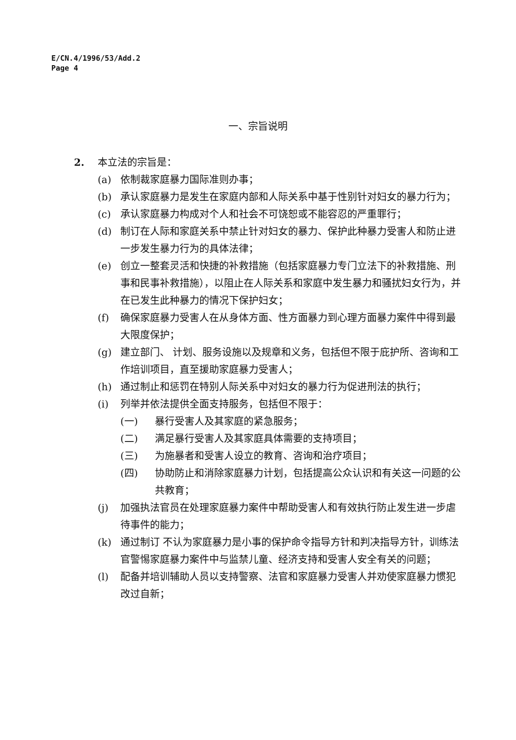E/CN.4/1996/53/Add.2
Page 4
一、宗旨说明
2. 本立法的宗旨是：
(a) 依制裁家庭暴力国际准则办事；
(b) 承认家庭暴力是发生在家庭内部和人际关系中基于性别针对妇女的暴力行为；
(c) 承认家庭暴力构成对个人和社会不可饶恕或不能容忍的严重罪行；
(d) 制订在人际和家庭关系中禁止针对妇女的暴力、保护此种暴力受害人和防止进一步发生暴力行为的具体法律；
(e) 创立一整套灵活和快捷的补救措施（包括家庭暴力专门立法下的补救措施、刑事和民事补救措施），以阻止在人际关系和家庭中发生暴力和骚扰妇女行为，并在已发生此种暴力的情况下保护妇女；
(f) 确保家庭暴力受害人在从身体方面、性方面暴力到心理方面暴力案件中得到最大限度保护；
(g) 建立部门、 计划、服务设施以及规章和义务，包括但不限于庇护所、咨询和工作培训项目，直至援助家庭暴力受害人；
(h) 通过制止和惩罚在特别人际关系中对妇女的暴力行为促进刑法的执行；
(i) 列举并依法提供全面支持服务，包括但不限于：
(一) 暴行受害人及其家庭的紧急服务；
(二) 满足暴行受害人及其家庭具体需要的支持项目；
(三) 为施暴者和受害人设立的教育、咨询和治疗项目；
(四) 协助防止和消除家庭暴力计划，包括提高公众认识和有关这一问题的公共教育；
(j) 加强执法官员在处理家庭暴力案件中帮助受害人和有效执行防止发生进一步虐待事件的能力；
(k) 通过制订 不认为家庭暴力是小事的保护命令指导方针和判决指导方针，训练法官警惕家庭暴力案件中与监禁儿童、经济支持和受害人安全有关的问题；
(l) 配备并培训辅助人员以支持警察、法官和家庭暴力受害人并劝使家庭暴力惯犯改过自新；